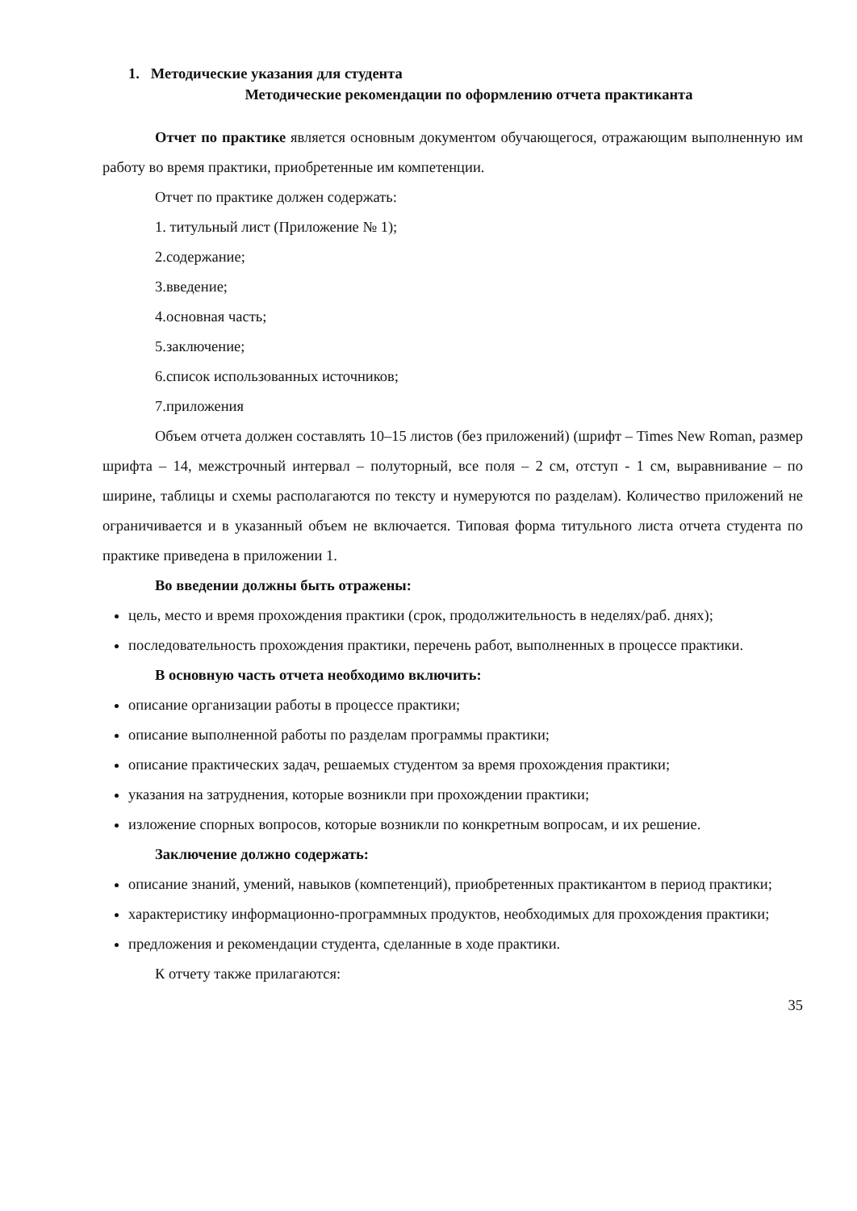1. Методические указания для студента
Методические рекомендации по оформлению отчета практиканта
Отчет по практике является основным документом обучающегося, отражающим выполненную им работу во время практики, приобретенные им компетенции.
Отчет по практике должен содержать:
1. титульный лист (Приложение № 1);
2.содержание;
3.введение;
4.основная часть;
5.заключение;
6.список использованных источников;
7.приложения
Объем отчета должен составлять 10–15 листов (без приложений) (шрифт – Times New Roman, размер шрифта – 14, межстрочный интервал – полуторный, все поля – 2 см, отступ - 1 см, выравнивание – по ширине, таблицы и схемы располагаются по тексту и нумеруются по разделам). Количество приложений не ограничивается и в указанный объем не включается. Типовая форма титульного листа отчета студента по практике приведена в приложении 1.
Во введении должны быть отражены:
цель, место и время прохождения практики (срок, продолжительность в неделях/раб. днях);
последовательность прохождения практики, перечень работ, выполненных в процессе практики.
В основную часть отчета необходимо включить:
описание организации работы в процессе практики;
описание выполненной работы по разделам программы практики;
описание практических задач, решаемых студентом за время прохождения практики;
указания на затруднения, которые возникли при прохождении практики;
изложение спорных вопросов, которые возникли по конкретным вопросам, и их решение.
Заключение должно содержать:
описание знаний, умений, навыков (компетенций), приобретенных практикантом в период практики;
характеристику информационно-программных продуктов, необходимых для прохождения практики;
предложения и рекомендации студента, сделанные в ходе практики.
К отчету также прилагаются:
35